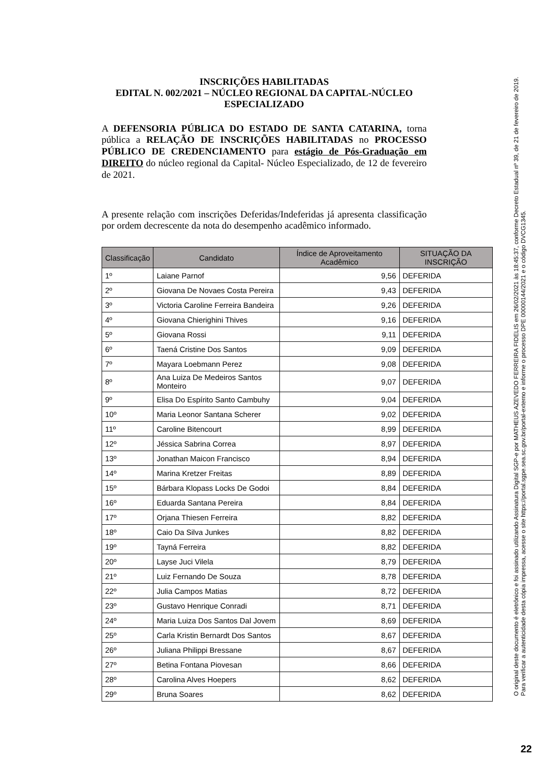INSCRIÇÕES HABILITADAS
EDITAL N. 002/2021 – NÚCLEO REGIONAL DA CAPITAL-NÚCLEO ESPECIALIZADO
A DEFENSORIA PÚBLICA DO ESTADO DE SANTA CATARINA, torna pública a RELAÇÃO DE INSCRIÇÕES HABILITADAS no PROCESSO PÚBLICO DE CREDENCIAMENTO para estágio de Pós-Graduação em DIREITO do núcleo regional da Capital- Núcleo Especializado, de 12 de fevereiro de 2021.
A presente relação com inscrições Deferidas/Indeferidas já apresenta classificação por ordem decrescente da nota do desempenho acadêmico informado.
| Classificação | Candidato | Índice de Aproveitamento Acadêmico | SITUAÇÃO DA INSCRIÇÃO |
| --- | --- | --- | --- |
| 1º | Laiane Parnof | 9,56 | DEFERIDA |
| 2º | Giovana De Novaes Costa Pereira | 9,43 | DEFERIDA |
| 3º | Victoria Caroline Ferreira Bandeira | 9,26 | DEFERIDA |
| 4º | Giovana Chierighini Thives | 9,16 | DEFERIDA |
| 5º | Giovana Rossi | 9,11 | DEFERIDA |
| 6º | Taená Cristine Dos Santos | 9,09 | DEFERIDA |
| 7º | Mayara Loebmann Perez | 9,08 | DEFERIDA |
| 8º | Ana Luiza De Medeiros Santos Monteiro | 9,07 | DEFERIDA |
| 9º | Elisa Do Espírito Santo Cambuhy | 9,04 | DEFERIDA |
| 10º | Maria Leonor Santana Scherer | 9,02 | DEFERIDA |
| 11º | Caroline Bitencourt | 8,99 | DEFERIDA |
| 12º | Jéssica Sabrina Correa | 8,97 | DEFERIDA |
| 13º | Jonathan Maicon Francisco | 8,94 | DEFERIDA |
| 14º | Marina Kretzer Freitas | 8,89 | DEFERIDA |
| 15º | Bárbara Klopass Locks De Godoi | 8,84 | DEFERIDA |
| 16º | Eduarda Santana Pereira | 8,84 | DEFERIDA |
| 17º | Orjana Thiesen Ferreira | 8,82 | DEFERIDA |
| 18º | Caio Da Silva Junkes | 8,82 | DEFERIDA |
| 19º | Tayná Ferreira | 8,82 | DEFERIDA |
| 20º | Layse Juci Vilela | 8,79 | DEFERIDA |
| 21º | Luiz Fernando De Souza | 8,78 | DEFERIDA |
| 22º | Julia Campos Matias | 8,72 | DEFERIDA |
| 23º | Gustavo Henrique Conradi | 8,71 | DEFERIDA |
| 24º | Maria Luiza Dos Santos Dal Jovem | 8,69 | DEFERIDA |
| 25º | Carla Kristin Bernardt Dos Santos | 8,67 | DEFERIDA |
| 26º | Juliana Philippi Bressane | 8,67 | DEFERIDA |
| 27º | Betina Fontana Piovesan | 8,66 | DEFERIDA |
| 28º | Carolina Alves Hoepers | 8,62 | DEFERIDA |
| 29º | Bruna Soares | 8,62 | DEFERIDA |
O original deste documento é eletrônico e foi assinado utilizando Assinatura Digital SGP-e por MATHEUS AZEVEDO FERREIRA FIDELIS em 26/02/2021 às 18:45:37, conforme Decreto Estadual nº 39, de 21 de fevereiro de 2019.
Para verificar a autenticidade desta cópia impressa, acesse o site https://portal.sgpe.sea.sc.gov.br/portal-externo e informe o processo DPE 00000144/2021 e o código DVCG1345.
22